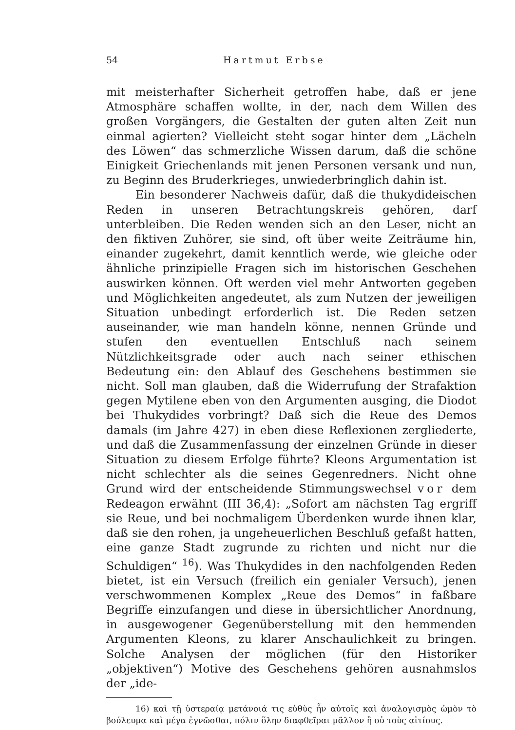54 Hartmut Erbse
mit meisterhafter Sicherheit getroffen habe, daß er jene Atmosphäre schaffen wollte, in der, nach dem Willen des großen Vorgängers, die Gestalten der guten alten Zeit nun einmal agierten? Vielleicht steht sogar hinter dem „Lächeln des Löwen“ das schmerzliche Wissen darum, daß die schöne Einigkeit Griechenlands mit jenen Personen versank und nun, zu Beginn des Bruderkrieges, unwiederbringlich dahin ist.
Ein besonderer Nachweis dafür, daß die thukydideischen Reden in unseren Betrachtungskreis gehören, darf unterbleiben. Die Reden wenden sich an den Leser, nicht an den fiktiven Zuhörer, sie sind, oft über weite Zeiträume hin, einander zugekehrt, damit kenntlich werde, wie gleiche oder ähnliche prinzipielle Fragen sich im historischen Geschehen auswirken können. Oft werden viel mehr Antworten gegeben und Möglichkeiten angedeutet, als zum Nutzen der jeweiligen Situation unbedingt erforderlich ist. Die Reden setzen auseinander, wie man handeln könne, nennen Gründe und stufen den eventuellen Entschluß nach seinem Nützlichkeitsgrade oder auch nach seiner ethischen Bedeutung ein: den Ablauf des Geschehens bestimmen sie nicht. Soll man glauben, daß die Widerrufung der Strafaktion gegen Mytilene eben von den Argumenten ausging, die Diodot bei Thukydides vorbringt? Daß sich die Reue des Demos damals (im Jahre 427) in eben diese Reflexionen zergliederte, und daß die Zusammenfassung der einzelnen Gründe in dieser Situation zu diesem Erfolge führte? Kleons Argumentation ist nicht schlechter als die seines Gegenredners. Nicht ohne Grund wird der entscheidende Stimmungswechsel vor dem Redeagon erwähnt (III 36,4): „Sofort am nächsten Tag ergriff sie Reue, und bei nochmaligem Überdenken wurde ihnen klar, daß sie den rohen, ja ungeheuerlichen Beschluß gefaßt hatten, eine ganze Stadt zugrunde zu richten und nicht nur die Schuldigen“ <sup>16</sup>). Was Thukydides in den nachfolgenden Reden bietet, ist ein Versuch (freilich ein genialer Versuch), jenen verschwommenen Komplex „Reue des Demos“ in faßbare Begriffe einzufangen und diese in übersichtlicher Anordnung, in ausgewogener Gegenüberstellung mit den hemmenden Argumenten Kleons, zu klarer Anschaulichkeit zu bringen. Solche Analysen der möglichen (für den Historiker „objektiven“) Motive des Geschehens gehören ausnahmslos der „ide-
16) καὶ τῇ ὑστεραίᾳ μετάνοιά τις εὐθὺς ἦν αὐτοῖς καὶ ἀναλογισμὸς ὠμὸν τὸ βούλευμα καὶ μέγα ἐγνῶσθαι, πόλιν ὅλην διαφθεῖραι μᾶλλον ἢ οὐ τοὺς αἰτίους.